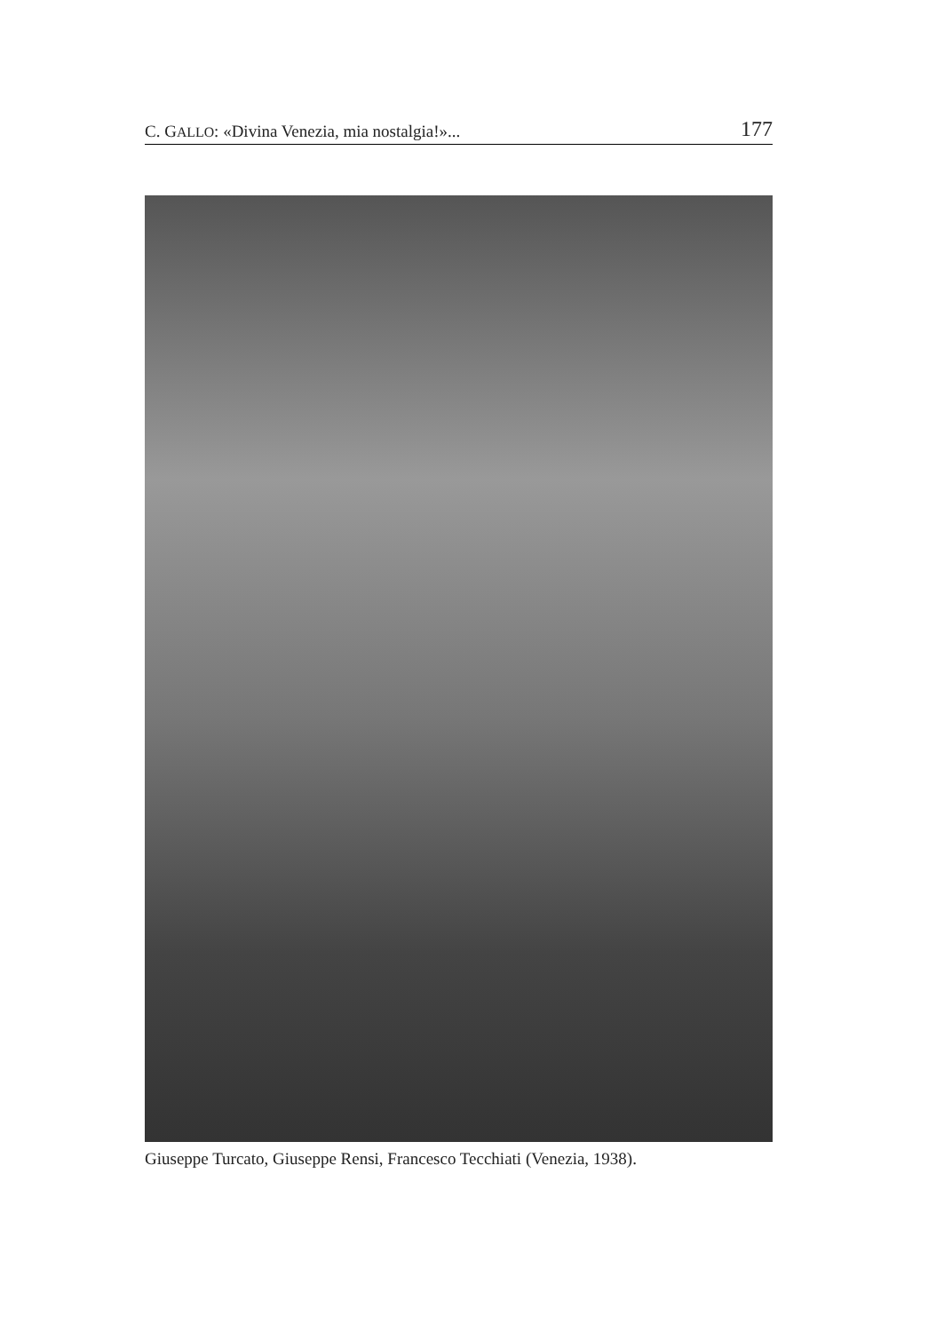C. GALLO: «Divina Venezia, mia nostalgia!»... 177
Giuseppe Turcato, Giuseppe Rensi, Francesco Tecchiati (Venezia, 1938).